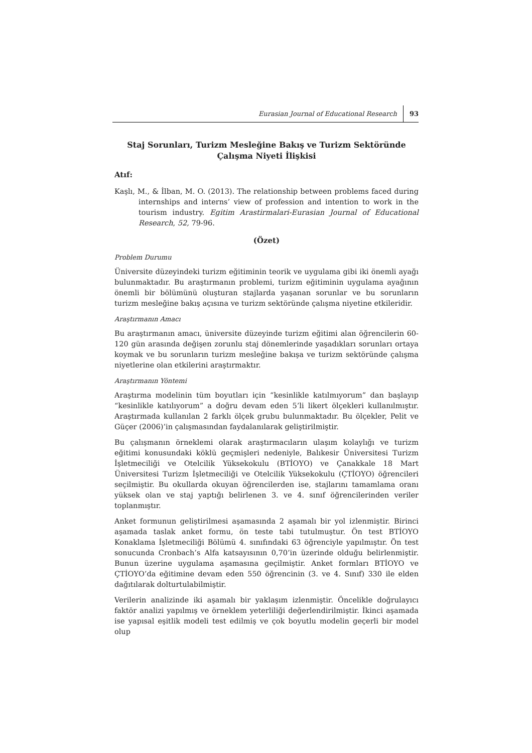Eurasian Journal of Educational Research 93
Staj Sorunları, Turizm Mesleğine Bakış ve Turizm Sektöründe Çalışma Niyeti İlişkisi
Atıf:
Kaşlı, M., & İlban, M. O. (2013). The relationship between problems faced during internships and interns’ view of profession and intention to work in the tourism industry. Egitim Arastirmalari-Eurasian Journal of Educational Research, 52, 79-96.
(Özet)
Problem Durumu
Üniversite düzeyindeki turizm eğitiminin teorik ve uygulama gibi iki önemli ayağı bulunmaktadır. Bu araştırmanın problemi, turizm eğitiminin uygulama ayağının önemli bir bölümünü oluşturan stajlarda yaşanan sorunlar ve bu sorunların turizm mesleğine bakış açısına ve turizm sektöründe çalışma niyetine etkileridir.
Araştırmanın Amacı
Bu araştırmanın amacı, üniversite düzeyinde turizm eğitimi alan öğrencilerin 60-120 gün arasında değişen zorunlu staj dönemlerinde yaşadıkları sorunları ortaya koymak ve bu sorunların turizm mesleğine bakışa ve turizm sektöründe çalışma niyetlerine olan etkilerini araştırmaktır.
Araştırmanın Yöntemi
Araştırma modelinin tüm boyutları için “kesinlikle katılmıyorum” dan başlayıp “kesinlikle katılıyorum” a doğru devam eden 5’li likert ölçekleri kullanılmıştır. Araştırmada kullanılan 2 farklı ölçek grubu bulunmaktadır. Bu ölçekler, Pelit ve Güçer (2006)’in çalışmasından faydalanılarak geliştirilmiştir.
Bu çalışmanın örneklemi olarak araştırmacıların ulaşım kolaylığı ve turizm eğitimi konusundaki köklü geçmişleri nedeniyle, Balıkesir Üniversitesi Turizm İşletmeciliği ve Otelcilik Yüksekokulu (BTİOYO) ve Çanakkale 18 Mart Üniversitesi Turizm İşletmeciliği ve Otelcilik Yüksekokulu (ÇTİOYO) öğrencileri seçilmiştir. Bu okullarda okuyan öğrencilerden ise, stajlarını tamamlama oranı yüksek olan ve staj yaptığı belirlenen 3. ve 4. sınıf öğrencilerinden veriler toplanmıştır.
Anket formunun geliştirilmesi aşamasında 2 aşamalı bir yol izlenmiştir. Birinci aşamada taslak anket formu, ön teste tabi tutulmuştur. Ön test BTİOYO Konaklama İşletmeciliği Bölümü 4. sınıfındaki 63 öğrenciyle yapılmıştır. Ön test sonucunda Cronbach’s Alfa katsayısının 0,70’in üzerinde olduğu belirlenmiştir. Bunun üzerine uygulama aşamasına geçilmiştir. Anket formları BTİOYO ve ÇTİOYO’da eğitimine devam eden 550 öğrencinin (3. ve 4. Sınıf) 330 ile elden dağıtılarak dolturtulabilmiştir.
Verilerin analizinde iki aşamalı bir yaklaşım izlenmiştir. Öncelikle doğrulayıcı faktör analizi yapılmış ve örneklem yeterliliği değerlendirilmiştir. İkinci aşamada ise yapısal eşitlik modeli test edilmiş ve çok boyutlu modelin geçerli bir model olup